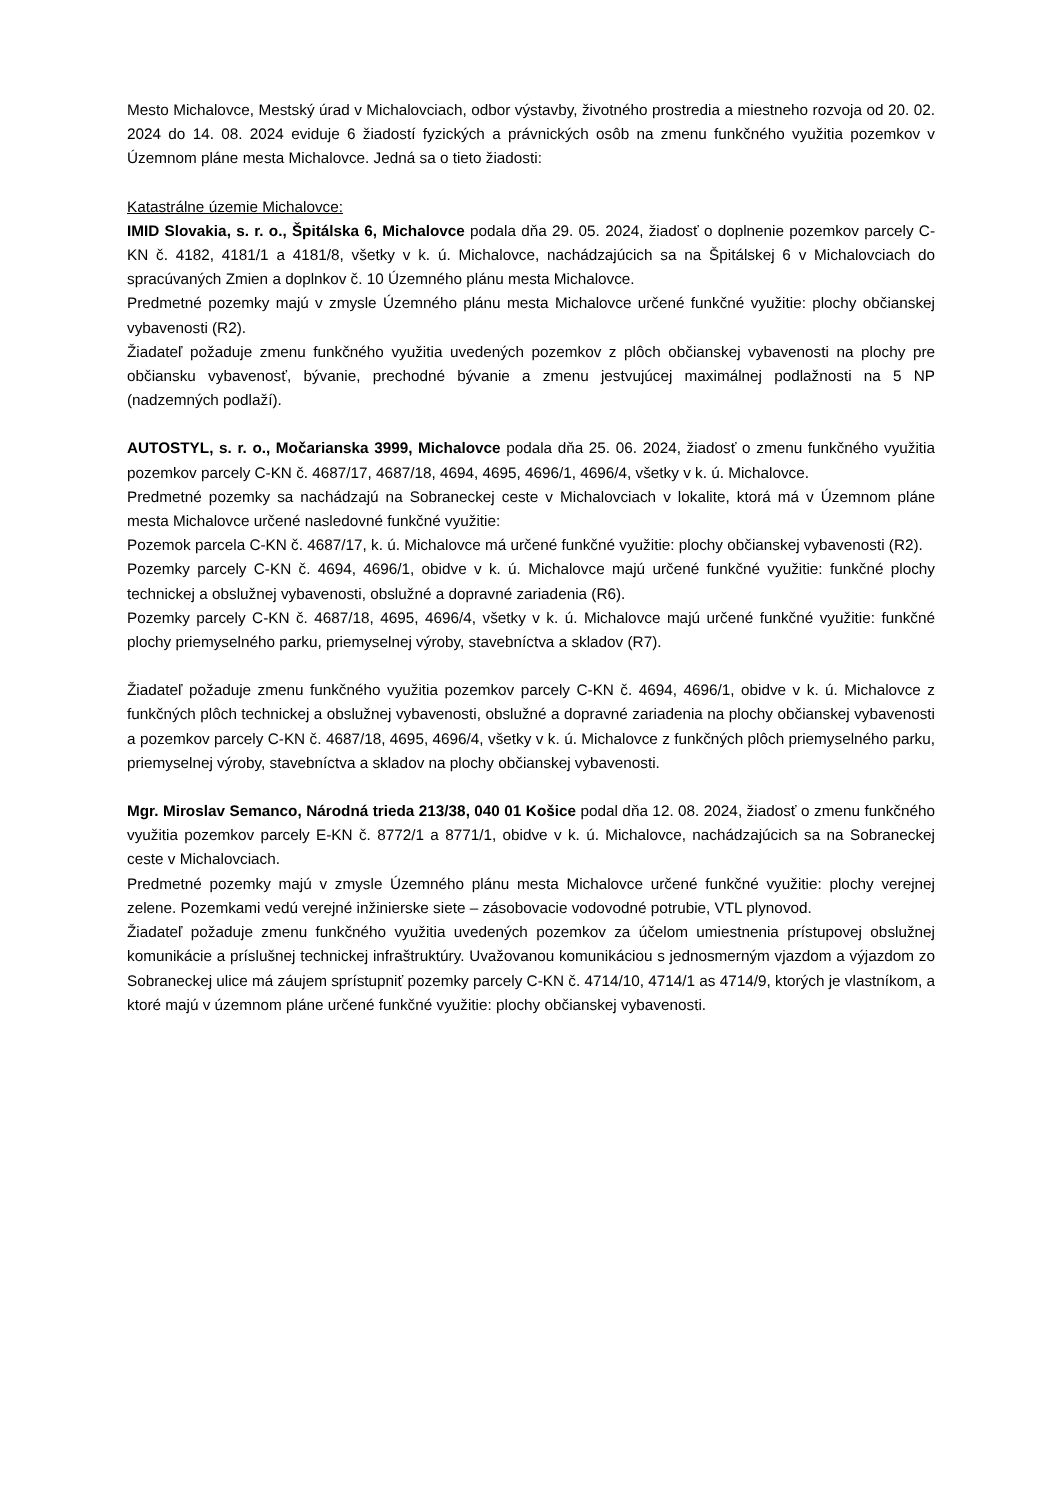Mesto Michalovce, Mestský úrad v Michalovciach, odbor výstavby, životného prostredia a miestneho rozvoja od 20. 02. 2024 do 14. 08. 2024 eviduje 6 žiadostí fyzických a právnických osôb na zmenu funkčného využitia pozemkov v Územnom pláne mesta Michalovce. Jedná sa o tieto žiadosti:
Katastrálne územie Michalovce:
IMID Slovakia, s. r. o., Špitálska 6, Michalovce podala dňa 29. 05. 2024, žiadosť o doplnenie pozemkov parcely C-KN č. 4182, 4181/1 a 4181/8, všetky v k. ú. Michalovce, nachádzajúcich sa na Špitálskej 6 v Michalovciach do spracúvaných Zmien a doplnkov č. 10 Územného plánu mesta Michalovce.
Predmetné pozemky majú v zmysle Územného plánu mesta Michalovce určené funkčné využitie: plochy občianskej vybavenosti (R2).
Žiadateľ požaduje zmenu funkčného využitia uvedených pozemkov z plôch občianskej vybavenosti na plochy pre občiansku vybavenosť, bývanie, prechodné bývanie a zmenu jestvujúcej maximálnej podlažnosti na 5 NP (nadzemných podlaží).
AUTOSTYL, s. r. o., Močarianska 3999, Michalovce podala dňa 25. 06. 2024, žiadosť o zmenu funkčného využitia pozemkov parcely C-KN č. 4687/17, 4687/18, 4694, 4695, 4696/1, 4696/4, všetky v k. ú. Michalovce.
Predmetné pozemky sa nachádzajú na Sobraneckej ceste v Michalovciach v lokalite, ktorá má v Územnom pláne mesta Michalovce určené nasledovné funkčné využitie:
Pozemok parcela C-KN č. 4687/17, k. ú. Michalovce má určené funkčné využitie: plochy občianskej vybavenosti (R2).
Pozemky parcely C-KN č. 4694, 4696/1, obidve v k. ú. Michalovce majú určené funkčné využitie: funkčné plochy technickej a obslužnej vybavenosti, obslužné a dopravné zariadenia (R6).
Pozemky parcely C-KN č. 4687/18, 4695, 4696/4, všetky v k. ú. Michalovce majú určené funkčné využitie: funkčné plochy priemyselného parku, priemyselnej výroby, stavebníctva a skladov (R7).
Žiadateľ požaduje zmenu funkčného využitia pozemkov parcely C-KN č. 4694, 4696/1, obidve v k. ú. Michalovce z funkčných plôch technickej a obslužnej vybavenosti, obslužné a dopravné zariadenia na plochy občianskej vybavenosti a pozemkov parcely C-KN č. 4687/18, 4695, 4696/4, všetky v k. ú. Michalovce z funkčných plôch priemyselného parku, priemyselnej výroby, stavebníctva a skladov na plochy občianskej vybavenosti.
Mgr. Miroslav Semanco, Národná trieda 213/38, 040 01 Košice podal dňa 12. 08. 2024, žiadosť o zmenu funkčného využitia pozemkov parcely E-KN č. 8772/1 a 8771/1, obidve v k. ú. Michalovce, nachádzajúcich sa na Sobraneckej ceste v Michalovciach.
Predmetné pozemky majú v zmysle Územného plánu mesta Michalovce určené funkčné využitie: plochy verejnej zelene. Pozemkami vedú verejné inžinierske siete – zásobovacie vodovodné potrubie, VTL plynovod.
Žiadateľ požaduje zmenu funkčného využitia uvedených pozemkov za účelom umiestnenia prístupovej obslužnej komunikácie a príslušnej technickej infraštruktúry. Uvažovanou komunikáciou s jednosmerným vjazdom a výjazdom zo Sobraneckej ulice má záujem sprístupniť pozemky parcely C-KN č. 4714/10, 4714/1 as 4714/9, ktorých je vlastníkom, a ktoré majú v územnom pláne určené funkčné využitie: plochy občianskej vybavenosti.